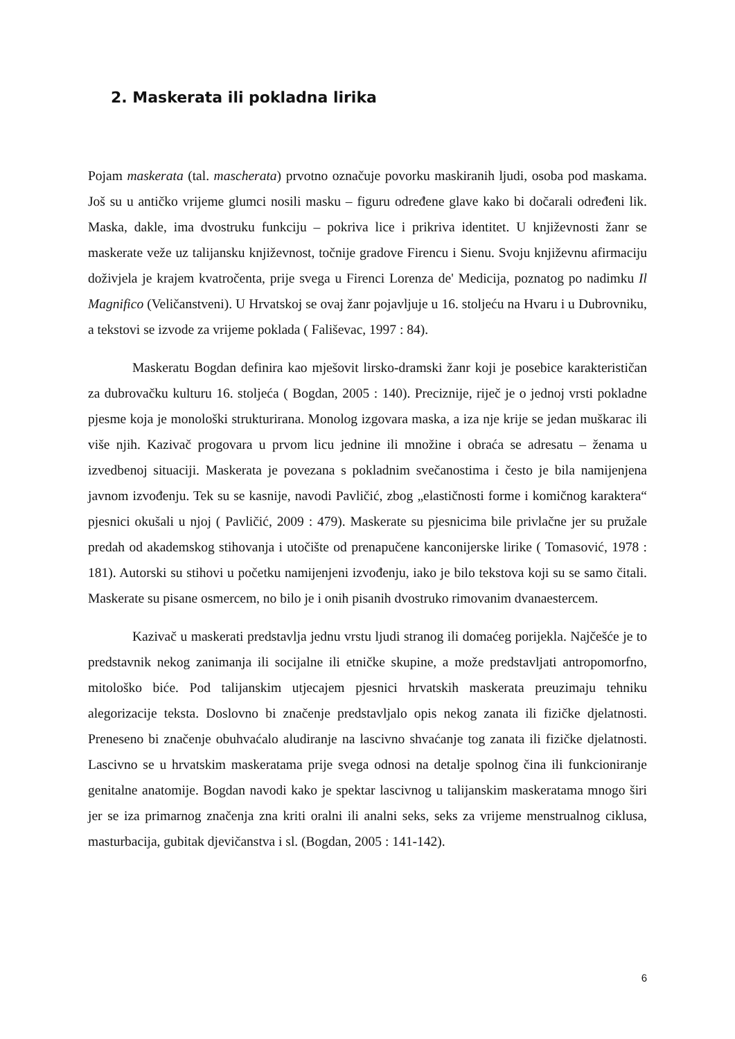2. Maskerata ili pokladna lirika
Pojam maskerata (tal. mascherata) prvotno označuje povorku maskiranih ljudi, osoba pod maskama. Još su u antičko vrijeme glumci nosili masku – figuru određene glave kako bi dočarali određeni lik. Maska, dakle, ima dvostruku funkciju – pokriva lice i prikriva identitet. U književnosti žanr se maskerate veže uz talijansku književnost, točnije gradove Firencu i Sienu. Svoju književnu afirmaciju doživjela je krajem kvatročenta, prije svega u Firenci Lorenza de' Medicija, poznatog po nadimku Il Magnifico (Veličanstveni). U Hrvatskoj se ovaj žanr pojavljuje u 16. stoljeću na Hvaru i u Dubrovniku, a tekstovi se izvode za vrijeme poklada ( Fališevac, 1997 : 84).
Maskeratu Bogdan definira kao mješovit lirsko-dramski žanr koji je posebice karakterističan za dubrovačku kulturu 16. stoljeća ( Bogdan, 2005 : 140). Preciznije, riječ je o jednoj vrsti pokladne pjesme koja je monološki strukturirana. Monolog izgovara maska, a iza nje krije se jedan muškarac ili više njih. Kazivač progovara u prvom licu jednine ili množine i obraća se adresatu – ženama u izvedbenoj situaciji. Maskerata je povezana s pokladnim svečanostima i često je bila namijenjena javnom izvođenju. Tek su se kasnije, navodi Pavličić, zbog „elastičnosti forme i komičnog karaktera“ pjesnici okušali u njoj ( Pavličić, 2009 : 479). Maskerate su pjesnicima bile privlačne jer su pružale predah od akademskog stihovanja i utočište od prenapučene kanconijerske lirike ( Tomasović, 1978 : 181). Autorski su stihovi u početku namijenjeni izvođenju, iako je bilo tekstova koji su se samo čitali. Maskerate su pisane osmercem, no bilo je i onih pisanih dvostruko rimovanim dvanaestercem.
Kazivač u maskerati predstavlja jednu vrstu ljudi stranog ili domaćeg porijekla. Najčešće je to predstavnik nekog zanimanja ili socijalne ili etničke skupine, a može predstavljati antropomorfno, mitološko biće. Pod talijanskim utjecajem pjesnici hrvatskih maskerata preuzimaju tehniku alegorizacije teksta. Doslovno bi značenje predstavljalo opis nekog zanata ili fizičke djelatnosti. Preneseno bi značenje obuhvaćalo aludiranje na lascivno shvaćanje tog zanata ili fizičke djelatnosti. Lascivno se u hrvatskim maskeratama prije svega odnosi na detalje spolnog čina ili funkcioniranje genitalne anatomije. Bogdan navodi kako je spektar lascivnog u talijanskim maskeratama mnogo širi jer se iza primarnog značenja zna kriti oralni ili analni seks, seks za vrijeme menstrualnog ciklusa, masturbacija, gubitak djevičanstva i sl. (Bogdan, 2005 : 141-142).
6